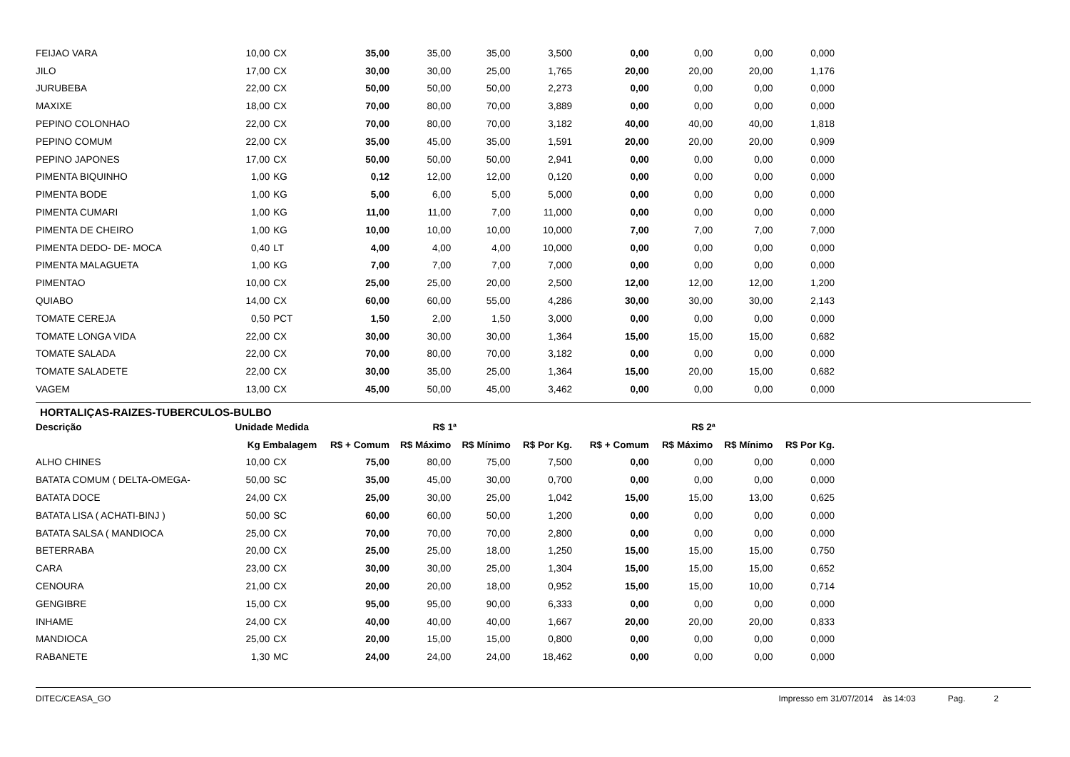| FEIJAO VARA | 10,00 | CX | 35,00 | 35,00 | 35,00 | 3,500 | 0,00 | 0,00 | 0,00 | 0,000 |
| JILO | 17,00 | CX | 30,00 | 30,00 | 25,00 | 1,765 | 20,00 | 20,00 | 20,00 | 1,176 |
| JURUBEBA | 22,00 | CX | 50,00 | 50,00 | 50,00 | 2,273 | 0,00 | 0,00 | 0,00 | 0,000 |
| MAXIXE | 18,00 | CX | 70,00 | 80,00 | 70,00 | 3,889 | 0,00 | 0,00 | 0,00 | 0,000 |
| PEPINO COLONHAO | 22,00 | CX | 70,00 | 80,00 | 70,00 | 3,182 | 40,00 | 40,00 | 40,00 | 1,818 |
| PEPINO COMUM | 22,00 | CX | 35,00 | 45,00 | 35,00 | 1,591 | 20,00 | 20,00 | 20,00 | 0,909 |
| PEPINO JAPONES | 17,00 | CX | 50,00 | 50,00 | 50,00 | 2,941 | 0,00 | 0,00 | 0,00 | 0,000 |
| PIMENTA BIQUINHO | 1,00 | KG | 0,12 | 12,00 | 12,00 | 0,120 | 0,00 | 0,00 | 0,00 | 0,000 |
| PIMENTA BODE | 1,00 | KG | 5,00 | 6,00 | 5,00 | 5,000 | 0,00 | 0,00 | 0,00 | 0,000 |
| PIMENTA CUMARI | 1,00 | KG | 11,00 | 11,00 | 7,00 | 11,000 | 0,00 | 0,00 | 0,00 | 0,000 |
| PIMENTA DE CHEIRO | 1,00 | KG | 10,00 | 10,00 | 10,00 | 10,000 | 7,00 | 7,00 | 7,00 | 7,000 |
| PIMENTA DEDO- DE- MOCA | 0,40 | LT | 4,00 | 4,00 | 4,00 | 10,000 | 0,00 | 0,00 | 0,00 | 0,000 |
| PIMENTA MALAGUETA | 1,00 | KG | 7,00 | 7,00 | 7,00 | 7,000 | 0,00 | 0,00 | 0,00 | 0,000 |
| PIMENTAO | 10,00 | CX | 25,00 | 25,00 | 20,00 | 2,500 | 12,00 | 12,00 | 12,00 | 1,200 |
| QUIABO | 14,00 | CX | 60,00 | 60,00 | 55,00 | 4,286 | 30,00 | 30,00 | 30,00 | 2,143 |
| TOMATE CEREJA | 0,50 | PCT | 1,50 | 2,00 | 1,50 | 3,000 | 0,00 | 0,00 | 0,00 | 0,000 |
| TOMATE LONGA VIDA | 22,00 | CX | 30,00 | 30,00 | 30,00 | 1,364 | 15,00 | 15,00 | 15,00 | 0,682 |
| TOMATE SALADA | 22,00 | CX | 70,00 | 80,00 | 70,00 | 3,182 | 0,00 | 0,00 | 0,00 | 0,000 |
| TOMATE SALADETE | 22,00 | CX | 30,00 | 35,00 | 25,00 | 1,364 | 15,00 | 20,00 | 15,00 | 0,682 |
| VAGEM | 13,00 | CX | 45,00 | 50,00 | 45,00 | 3,462 | 0,00 | 0,00 | 0,00 | 0,000 |
HORTALIÇAS-RAIZES-TUBERCULOS-BULBO
| Descrição | Unidade Medida | | R$ 1ª | | | | R$ 2ª | | | |
| --- | --- | --- | --- | --- | --- | --- | --- | --- | --- | --- |
| | Kg Embalagem | | R$ + Comum | R$ Máximo | R$ Mínimo | R$ Por Kg. | R$ + Comum | R$ Máximo | R$ Mínimo | R$ Por Kg. |
| ALHO CHINES | 10,00 | CX | 75,00 | 80,00 | 75,00 | 7,500 | 0,00 | 0,00 | 0,00 | 0,000 |
| BATATA COMUM ( DELTA-OMEGA- | 50,00 | SC | 35,00 | 45,00 | 30,00 | 0,700 | 0,00 | 0,00 | 0,00 | 0,000 |
| BATATA DOCE | 24,00 | CX | 25,00 | 30,00 | 25,00 | 1,042 | 15,00 | 15,00 | 13,00 | 0,625 |
| BATATA LISA ( ACHATI-BINJ ) | 50,00 | SC | 60,00 | 60,00 | 50,00 | 1,200 | 0,00 | 0,00 | 0,00 | 0,000 |
| BATATA SALSA ( MANDIOCA | 25,00 | CX | 70,00 | 70,00 | 70,00 | 2,800 | 0,00 | 0,00 | 0,00 | 0,000 |
| BETERRABA | 20,00 | CX | 25,00 | 25,00 | 18,00 | 1,250 | 15,00 | 15,00 | 15,00 | 0,750 |
| CARA | 23,00 | CX | 30,00 | 30,00 | 25,00 | 1,304 | 15,00 | 15,00 | 15,00 | 0,652 |
| CENOURA | 21,00 | CX | 20,00 | 20,00 | 18,00 | 0,952 | 15,00 | 15,00 | 10,00 | 0,714 |
| GENGIBRE | 15,00 | CX | 95,00 | 95,00 | 90,00 | 6,333 | 0,00 | 0,00 | 0,00 | 0,000 |
| INHAME | 24,00 | CX | 40,00 | 40,00 | 40,00 | 1,667 | 20,00 | 20,00 | 20,00 | 0,833 |
| MANDIOCA | 25,00 | CX | 20,00 | 15,00 | 15,00 | 0,800 | 0,00 | 0,00 | 0,00 | 0,000 |
| RABANETE | 1,30 | MC | 24,00 | 24,00 | 24,00 | 18,462 | 0,00 | 0,00 | 0,00 | 0,000 |
DITEC/CEASA_GO Impresso em 31/07/2014 às 14:03 Pag. 2